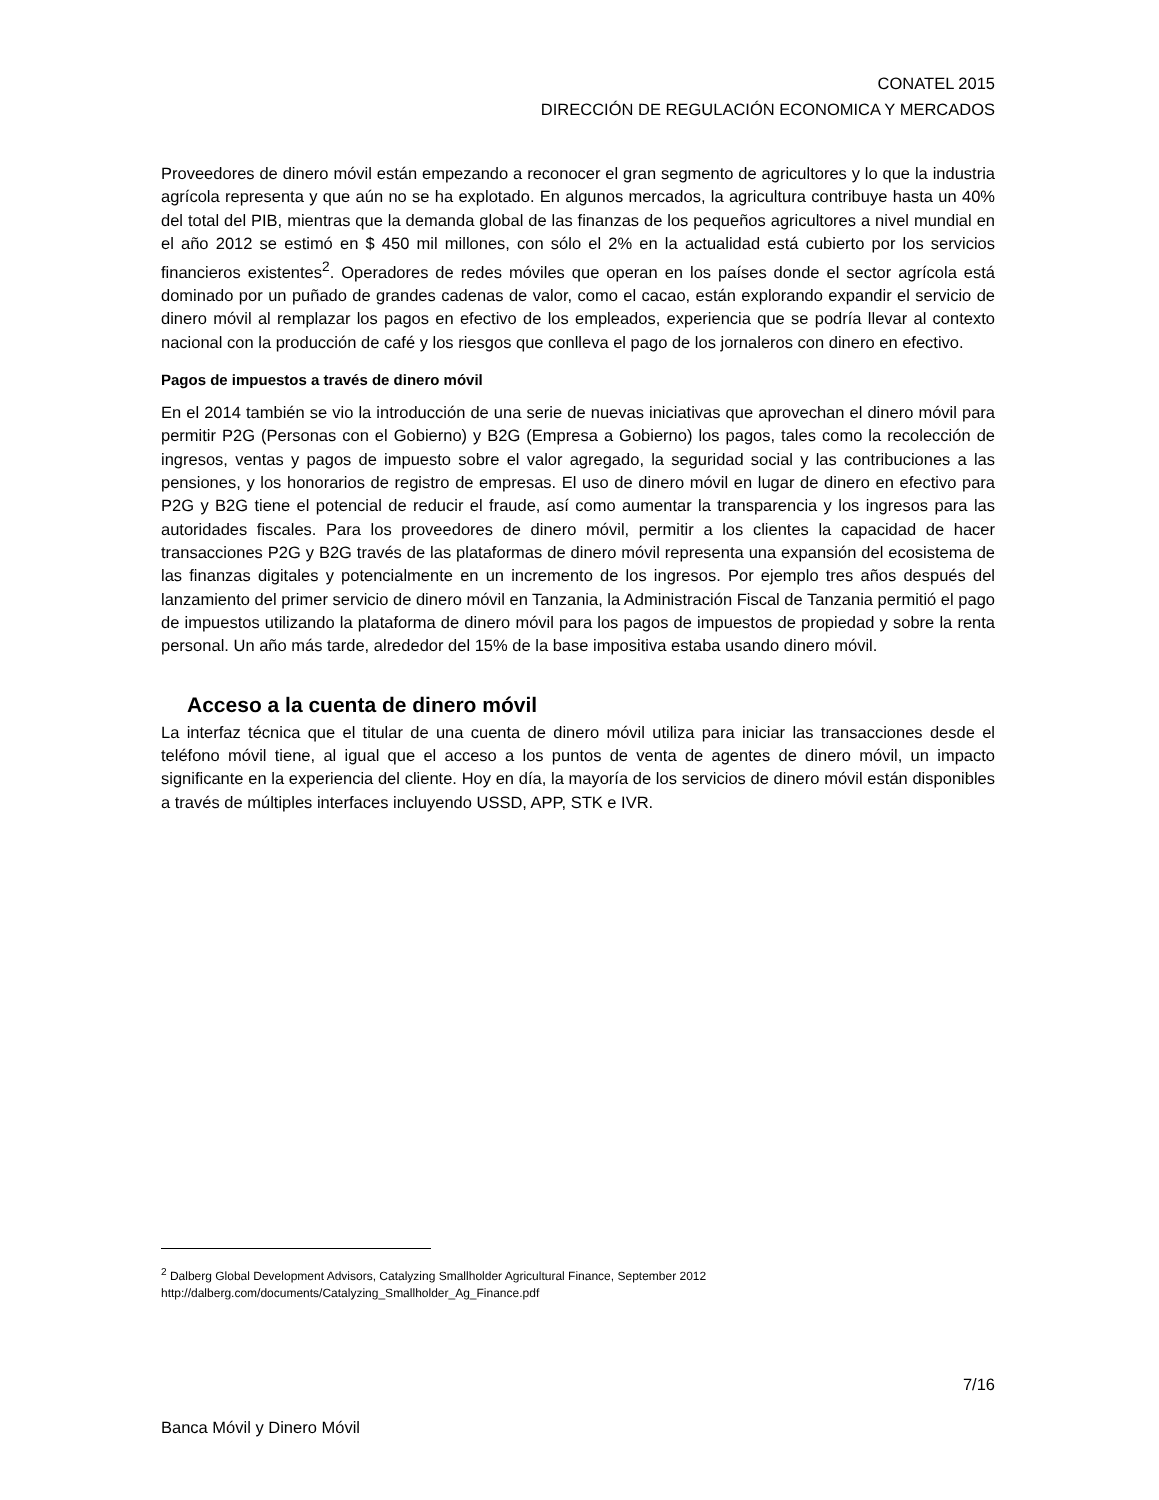CONATEL 2015
DIRECCIÓN DE REGULACIÓN ECONOMICA Y MERCADOS
Proveedores de dinero móvil están empezando a reconocer el gran segmento de agricultores y lo que la industria agrícola representa y que aún no se ha explotado. En algunos mercados, la agricultura contribuye hasta un 40% del total del PIB, mientras que la demanda global de las finanzas de los pequeños agricultores a nivel mundial en el año 2012 se estimó en $ 450 mil millones, con sólo el 2% en la actualidad está cubierto por los servicios financieros existentes<sup>2</sup>. Operadores de redes móviles que operan en los países donde el sector agrícola está dominado por un puñado de grandes cadenas de valor, como el cacao, están explorando expandir el servicio de dinero móvil al remplazar los pagos en efectivo de los empleados, experiencia que se podría llevar al contexto nacional con la producción de café y los riesgos que conlleva el pago de los jornaleros con dinero en efectivo.
Pagos de impuestos a través de dinero móvil
En el 2014 también se vio la introducción de una serie de nuevas iniciativas que aprovechan el dinero móvil para permitir P2G (Personas con el Gobierno) y B2G (Empresa a Gobierno) los pagos, tales como la recolección de ingresos, ventas y pagos de impuesto sobre el valor agregado, la seguridad social y las contribuciones a las pensiones, y los honorarios de registro de empresas. El uso de dinero móvil en lugar de dinero en efectivo para P2G y B2G tiene el potencial de reducir el fraude, así como aumentar la transparencia y los ingresos para las autoridades fiscales. Para los proveedores de dinero móvil, permitir a los clientes la capacidad de hacer transacciones P2G y B2G través de las plataformas de dinero móvil representa una expansión del ecosistema de las finanzas digitales y potencialmente en un incremento de los ingresos. Por ejemplo tres años después del lanzamiento del primer servicio de dinero móvil en Tanzania, la Administración Fiscal de Tanzania permitió el pago de impuestos utilizando la plataforma de dinero móvil para los pagos de impuestos de propiedad y sobre la renta personal. Un año más tarde, alrededor del 15% de la base impositiva estaba usando dinero móvil.
Acceso a la cuenta de dinero móvil
La interfaz técnica que el titular de una cuenta de dinero móvil utiliza para iniciar las transacciones desde el teléfono móvil tiene, al igual que el acceso a los puntos de venta de agentes de dinero móvil, un impacto significante en la experiencia del cliente. Hoy en día, la mayoría de los servicios de dinero móvil están disponibles a través de múltiples interfaces incluyendo USSD, APP, STK e IVR.
<sup>2</sup> Dalberg Global Development Advisors, Catalyzing Smallholder Agricultural Finance, September 2012
http://dalberg.com/documents/Catalyzing_Smallholder_Ag_Finance.pdf
7/16
Banca Móvil y Dinero Móvil